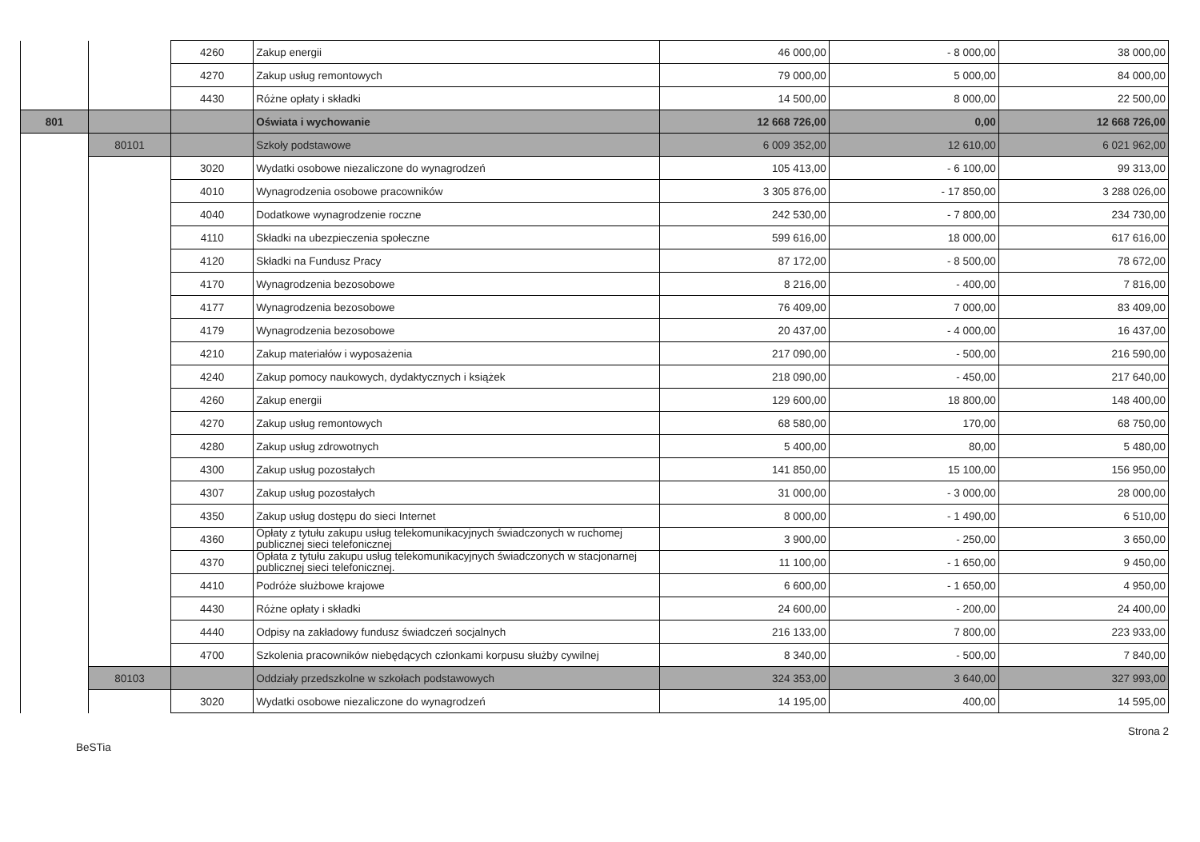| | | 4260 | Zakup energii | 46 000,00 | - 8 000,00 | 38 000,00 |
| | | 4270 | Zakup usług remontowych | 79 000,00 | 5 000,00 | 84 000,00 |
| | | 4430 | Różne opłaty i składki | 14 500,00 | 8 000,00 | 22 500,00 |
| 801 | | | Oświata i wychowanie | 12 668 726,00 | 0,00 | 12 668 726,00 |
| | 80101 | | Szkoły podstawowe | 6 009 352,00 | 12 610,00 | 6 021 962,00 |
| | | 3020 | Wydatki osobowe niezaliczone do wynagrodzeń | 105 413,00 | - 6 100,00 | 99 313,00 |
| | | 4010 | Wynagrodzenia osobowe pracowników | 3 305 876,00 | - 17 850,00 | 3 288 026,00 |
| | | 4040 | Dodatkowe wynagrodzenie roczne | 242 530,00 | - 7 800,00 | 234 730,00 |
| | | 4110 | Składki na ubezpieczenia społeczne | 599 616,00 | 18 000,00 | 617 616,00 |
| | | 4120 | Składki na Fundusz Pracy | 87 172,00 | - 8 500,00 | 78 672,00 |
| | | 4170 | Wynagrodzenia bezosobowe | 8 216,00 | - 400,00 | 7 816,00 |
| | | 4177 | Wynagrodzenia bezosobowe | 76 409,00 | 7 000,00 | 83 409,00 |
| | | 4179 | Wynagrodzenia bezosobowe | 20 437,00 | - 4 000,00 | 16 437,00 |
| | | 4210 | Zakup materiałów i wyposażenia | 217 090,00 | - 500,00 | 216 590,00 |
| | | 4240 | Zakup pomocy naukowych, dydaktycznych i książek | 218 090,00 | - 450,00 | 217 640,00 |
| | | 4260 | Zakup energii | 129 600,00 | 18 800,00 | 148 400,00 |
| | | 4270 | Zakup usług remontowych | 68 580,00 | 170,00 | 68 750,00 |
| | | 4280 | Zakup usług zdrowotnych | 5 400,00 | 80,00 | 5 480,00 |
| | | 4300 | Zakup usług pozostałych | 141 850,00 | 15 100,00 | 156 950,00 |
| | | 4307 | Zakup usług pozostałych | 31 000,00 | - 3 000,00 | 28 000,00 |
| | | 4350 | Zakup usług dostępu do sieci Internet | 8 000,00 | - 1 490,00 | 6 510,00 |
| | | 4360 | Opłaty z tytułu zakupu usług telekomunikacyjnych świadczonych w ruchomej publicznej sieci telefonicznej | 3 900,00 | - 250,00 | 3 650,00 |
| | | 4370 | Opłata z tytułu zakupu usług telekomunikacyjnych świadczonych w stacjonarnej publicznej sieci telefonicznej. | 11 100,00 | - 1 650,00 | 9 450,00 |
| | | 4410 | Podróże służbowe krajowe | 6 600,00 | - 1 650,00 | 4 950,00 |
| | | 4430 | Różne opłaty i składki | 24 600,00 | - 200,00 | 24 400,00 |
| | | 4440 | Odpisy na zakładowy fundusz świadczeń socjalnych | 216 133,00 | 7 800,00 | 223 933,00 |
| | | 4700 | Szkolenia pracowników niebędących członkami korpusu służby cywilnej | 8 340,00 | - 500,00 | 7 840,00 |
| | 80103 | | Oddziały przedszkolne w szkołach podstawowych | 324 353,00 | 3 640,00 | 327 993,00 |
| | | 3020 | Wydatki osobowe niezaliczone do wynagrodzeń | 14 195,00 | 400,00 | 14 595,00 |
BeSTia Strona 2